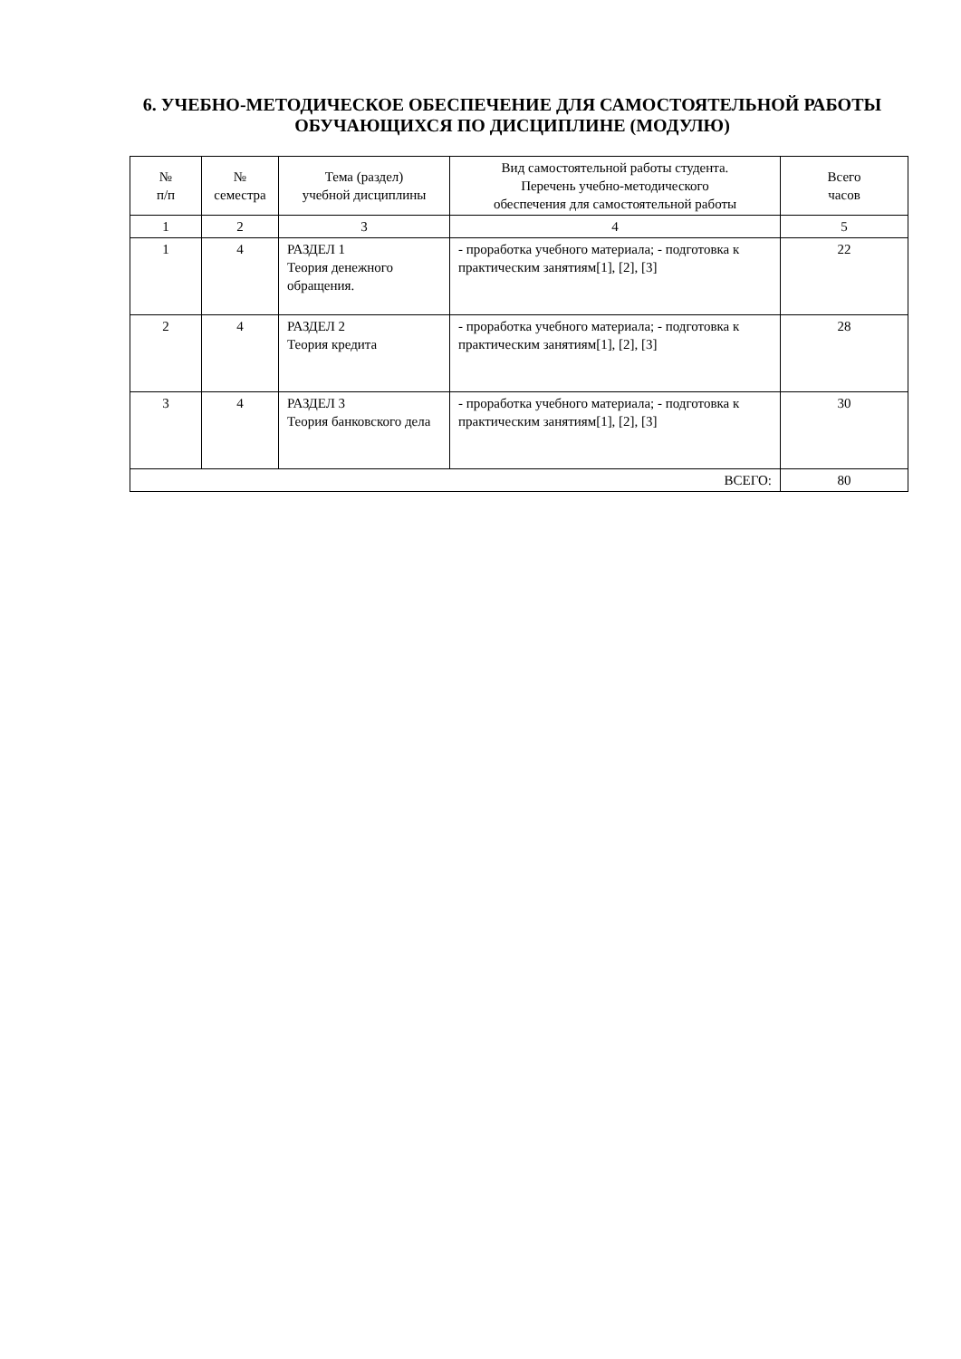6. УЧЕБНО-МЕТОДИЧЕСКОЕ ОБЕСПЕЧЕНИЕ ДЛЯ САМОСТОЯТЕЛЬНОЙ РАБОТЫ ОБУЧАЮЩИХСЯ ПО ДИСЦИПЛИНЕ (МОДУЛЮ)
| № п/п | № семестра | Тема (раздел) учебной дисциплины | Вид самостоятельной работы студента. Перечень учебно-методического обеспечения для самостоятельной работы | Всего часов |
| --- | --- | --- | --- | --- |
| 1 | 2 | 3 | 4 | 5 |
| 1 | 4 | РАЗДЕЛ 1 Теория денежного обращения. | - проработка учебного материала; - подготовка к практическим занятиям[1], [2], [3] | 22 |
| 2 | 4 | РАЗДЕЛ 2 Теория кредита | - проработка учебного материала; - подготовка к практическим занятиям[1], [2], [3] | 28 |
| 3 | 4 | РАЗДЕЛ 3 Теория банковского дела | - проработка учебного материала; - подготовка к практическим занятиям[1], [2], [3] | 30 |
| ВСЕГО: | | | | 80 |